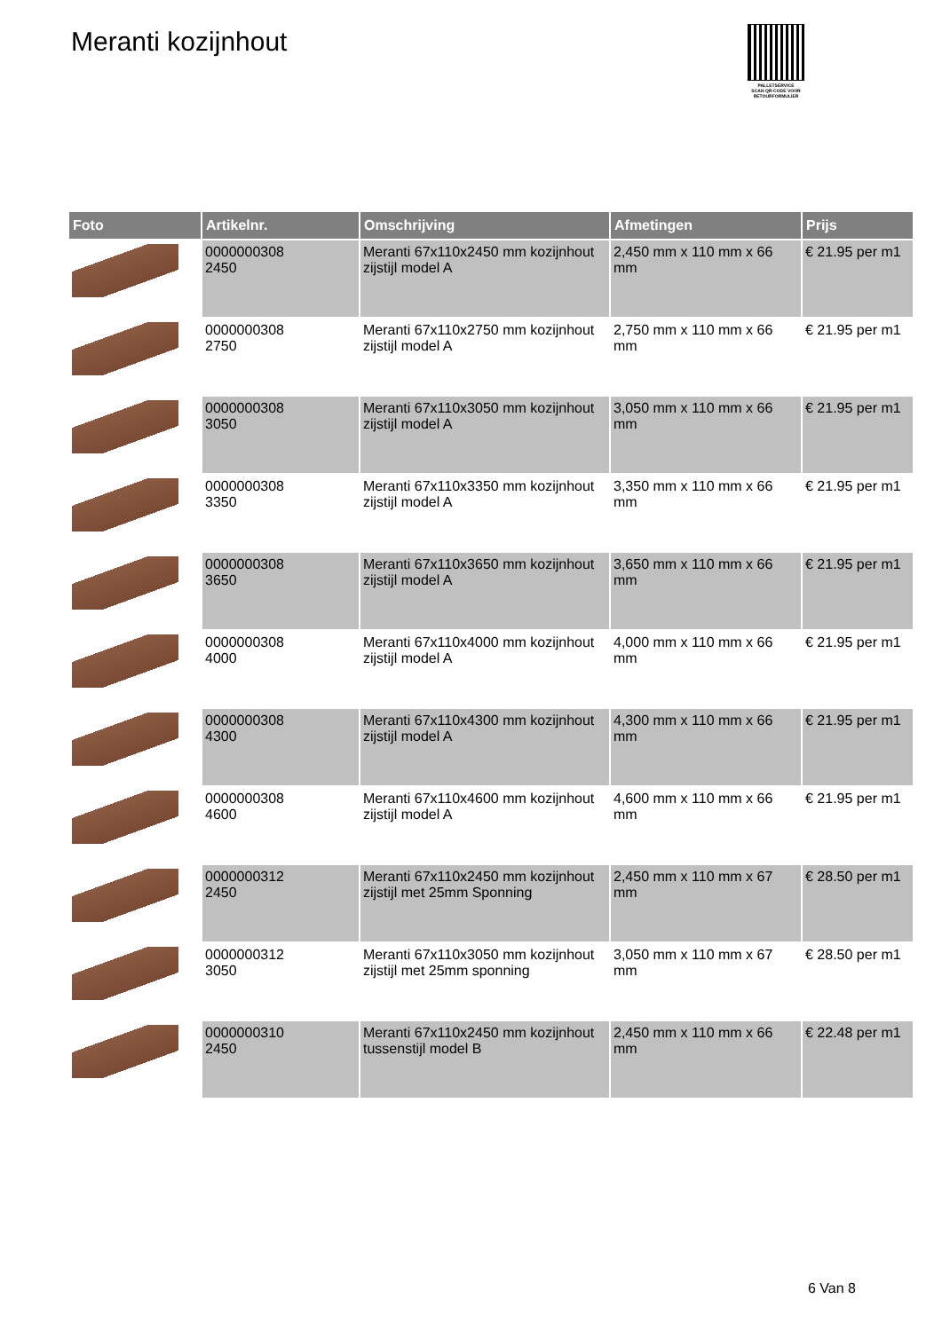Meranti kozijnhout
PALLETSERVICE
SCAN QR-CODE VOOR RETOURFORMULIER
| Foto | Artikelnr. | Omschrijving | Afmetingen | Prijs |
| --- | --- | --- | --- | --- |
| | 0000000308 2450 | Meranti 67x110x2450 mm kozijnhout zijstijl model A | 2,450 mm x 110 mm x 66 mm | € 21.95 per m1 |
| | 0000000308 2750 | Meranti 67x110x2750 mm kozijnhout zijstijl model A | 2,750 mm x 110 mm x 66 mm | € 21.95 per m1 |
| | 0000000308 3050 | Meranti 67x110x3050 mm kozijnhout zijstijl model A | 3,050 mm x 110 mm x 66 mm | € 21.95 per m1 |
| | 0000000308 3350 | Meranti 67x110x3350 mm kozijnhout zijstijl model A | 3,350 mm x 110 mm x 66 mm | € 21.95 per m1 |
| | 0000000308 3650 | Meranti 67x110x3650 mm kozijnhout zijstijl model A | 3,650 mm x 110 mm x 66 mm | € 21.95 per m1 |
| | 0000000308 4000 | Meranti 67x110x4000 mm kozijnhout zijstijl model A | 4,000 mm x 110 mm x 66 mm | € 21.95 per m1 |
| | 0000000308 4300 | Meranti 67x110x4300 mm kozijnhout zijstijl model A | 4,300 mm x 110 mm x 66 mm | € 21.95 per m1 |
| | 0000000308 4600 | Meranti 67x110x4600 mm kozijnhout zijstijl model A | 4,600 mm x 110 mm x 66 mm | € 21.95 per m1 |
| | 0000000312 2450 | Meranti 67x110x2450 mm kozijnhout zijstijl met 25mm Sponning | 2,450 mm x 110 mm x 67 mm | € 28.50 per m1 |
| | 0000000312 3050 | Meranti 67x110x3050 mm kozijnhout zijstijl met 25mm sponning | 3,050 mm x 110 mm x 67 mm | € 28.50 per m1 |
| | 0000000310 2450 | Meranti 67x110x2450 mm kozijnhout tussenstijl model B | 2,450 mm x 110 mm x 66 mm | € 22.48 per m1 |
6 Van 8